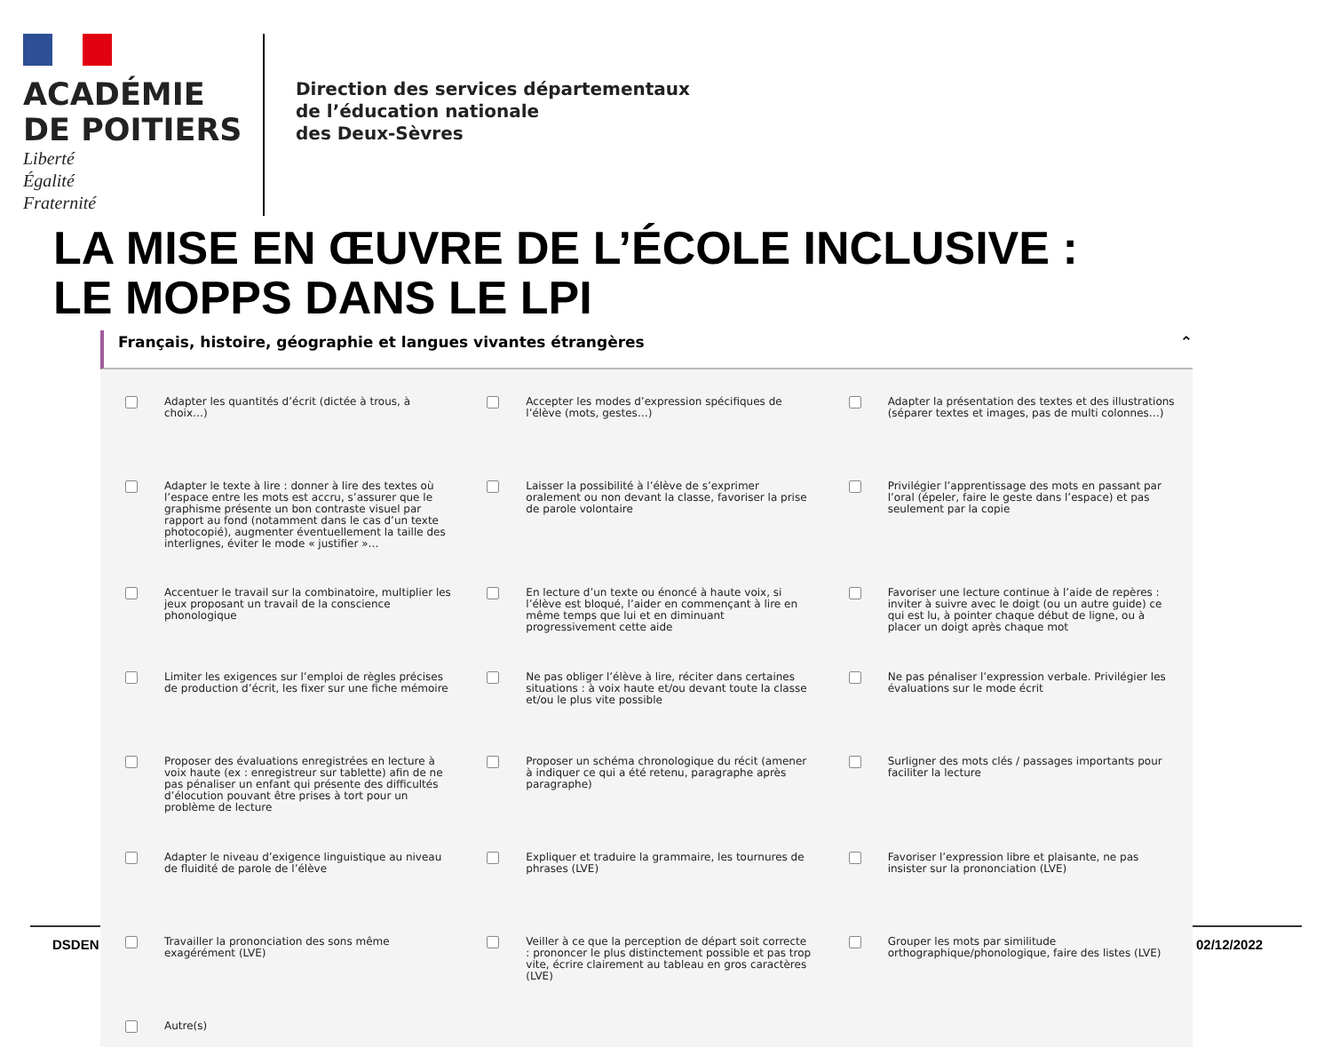ACADÉMIE
DE POITIERS
Liberté
Égalité
Fraternité
Direction des services départementaux
de l’éducation nationale
des Deux-Sèvres
LA MISE EN ŒUVRE DE L’ÉCOLE INCLUSIVE :
LE MOPPS DANS LE LPI
DSDEN 02/12/2022
Français, histoire, géographie et langues vivantes étrangères ⌃
Adapter les quantités d’écrit (dictée à trous, à choix…)
Accepter les modes d’expression spécifiques de l’élève (mots, gestes…)
Adapter la présentation des textes et des illustrations (séparer textes et images, pas de multi colonnes…)
Adapter le texte à lire : donner à lire des textes où l’espace entre les mots est accru, s’assurer que le graphisme présente un bon contraste visuel par rapport au fond (notamment dans le cas d’un texte photocopié), augmenter éventuellement la taille des interlignes, éviter le mode « justifier »…
Laisser la possibilité à l’élève de s’exprimer oralement ou non devant la classe, favoriser la prise de parole volontaire
Privilégier l’apprentissage des mots en passant par l’oral (épeler, faire le geste dans l’espace) et pas seulement par la copie
Accentuer le travail sur la combinatoire, multiplier les jeux proposant un travail de la conscience phonologique
En lecture d’un texte ou énoncé à haute voix, si l’élève est bloqué, l’aider en commençant à lire en même temps que lui et en diminuant progressivement cette aide
Favoriser une lecture continue à l’aide de repères : inviter à suivre avec le doigt (ou un autre guide) ce qui est lu, à pointer chaque début de ligne, ou à placer un doigt après chaque mot
Limiter les exigences sur l’emploi de règles précises de production d’écrit, les fixer sur une fiche mémoire
Ne pas obliger l’élève à lire, réciter dans certaines situations : à voix haute et/ou devant toute la classe et/ou le plus vite possible
Ne pas pénaliser l’expression verbale. Privilégier les évaluations sur le mode écrit
Proposer des évaluations enregistrées en lecture à voix haute (ex : enregistreur sur tablette) afin de ne pas pénaliser un enfant qui présente des difficultés d’élocution pouvant être prises à tort pour un problème de lecture
Proposer un schéma chronologique du récit (amener à indiquer ce qui a été retenu, paragraphe après paragraphe)
Surligner des mots clés / passages importants pour faciliter la lecture
Adapter le niveau d’exigence linguistique au niveau de fluidité de parole de l’élève
Expliquer et traduire la grammaire, les tournures de phrases (LVE)
Favoriser l’expression libre et plaisante, ne pas insister sur la prononciation (LVE)
Travailler la prononciation des sons même exagérément (LVE)
Veiller à ce que la perception de départ soit correcte : prononcer le plus distinctement possible et pas trop vite, écrire clairement au tableau en gros caractères (LVE)
Grouper les mots par similitude orthographique/phonologique, faire des listes (LVE)
Autre(s)